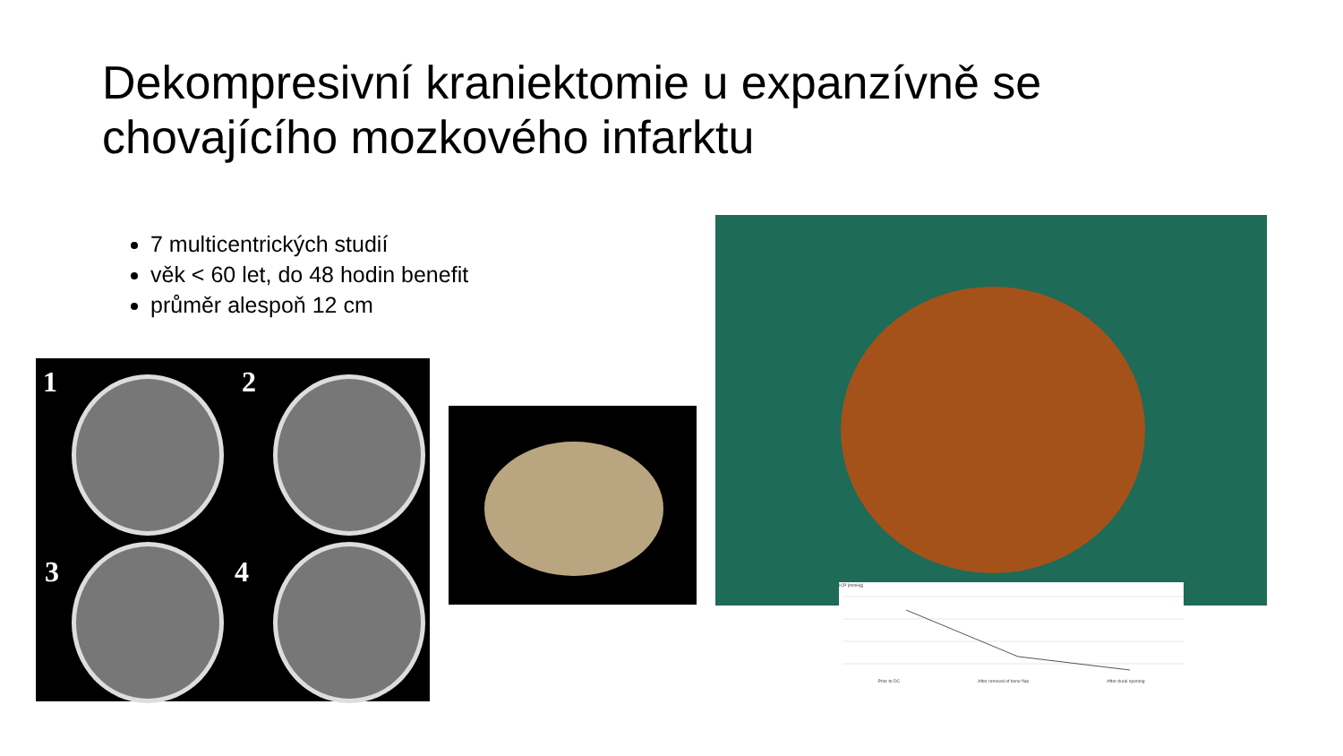Dekompresivní kraniektomie u expanzívně se chovajícího mozkového infarktu
7 multicentrických studií
věk < 60 let, do 48 hodin benefit
průměr alespoň 12 cm
1 2
3 4
ICP [mmHg]
Prior to DC After removal of bone flap After dural opening